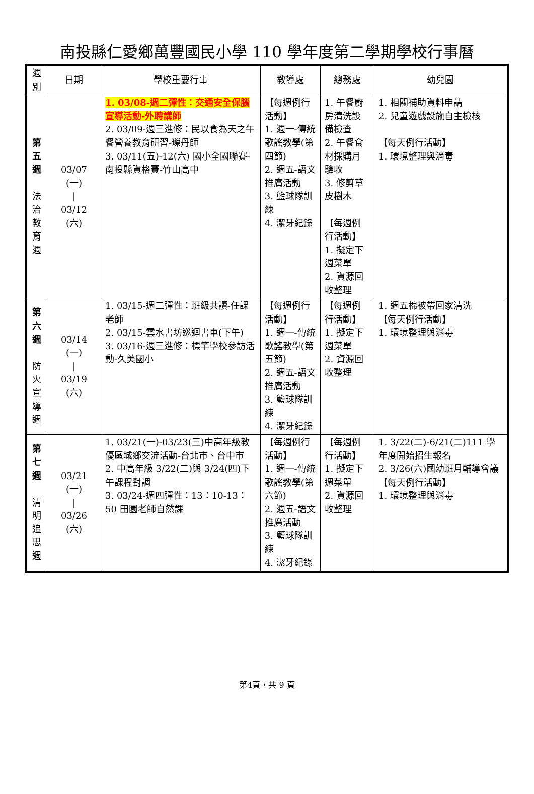南投縣仁愛鄉萬豐國民小學 110 學年度第二學期學校行事曆
| 週 別 | 日期 | 學校重要行事 | 教導處 | 總務處 | 幼兒園 |
| --- | --- | --- | --- | --- | --- |
| 第 五 週 法 治 教 育 週 | 03/07 (一) / 03/12 (六) | 1. 03/08-週二彈性：交通安全保腦宣導活動-外聘講師 2. 03/09-週三進修：民以食為天之午餐營養教育研習-瓅丹師 3. 03/11(五)-12(六) 國小全國聯賽-南投縣資格賽-竹山高中 | 【每週例行活動】 1. 週一-傳統歌謠教學(第四節) 2. 週五-語文推廣活動 3. 籃球隊訓練 4. 潔牙紀錄 | 1. 午餐廚房清洗設備檢查 2. 午餐食材採購月驗收 3. 修剪草皮樹木 【每週例行活動】 1. 擬定下週菜單 2. 資源回收整理 | 1. 相關補助資料申請 2. 兒童遊戲設施自主檢核 【每天例行活動】 1. 環境整理與消毒 |
| 第 六 週 防 火 宣 導 週 | 03/14 (一) / 03/19 (六) | 1. 03/15-週二彈性：班級共讀-任課老師 2. 03/15-雲水書坊巡迴書車(下午) 3. 03/16-週三進修：標竿學校參訪活動-久美國小 | 【每週例行活動】 1. 週一-傳統歌謠教學(第五節) 2. 週五-語文推廣活動 3. 籃球隊訓練 4. 潔牙紀錄 | 【每週例行活動】 1. 擬定下週菜單 2. 資源回收整理 | 1. 週五棉被帶回家清洗 【每天例行活動】 1. 環境整理與消毒 |
| 第 七 週 清 明 追 思 週 | 03/21 (一) / 03/26 (六) | 1. 03/21(一)-03/23(三)中高年級教優區城鄉交流活動-台北市、台中市 2. 中高年級 3/22(二)與 3/24(四)下午課程對調 3. 03/24-週四彈性：13：10-13：50 田園老師自然課 | 【每週例行活動】 1. 週一-傳統歌謠教學(第六節) 2. 週五-語文推廣活動 3. 籃球隊訓練 4. 潔牙紀錄 | 【每週例行活動】 1. 擬定下週菜單 2. 資源回收整理 | 1. 3/22(二)-6/21(二)111 學年度開始招生報名 2. 3/26(六)國幼班月輔導會議 【每天例行活動】 1. 環境整理與消毒 |
第4頁，共 9 頁